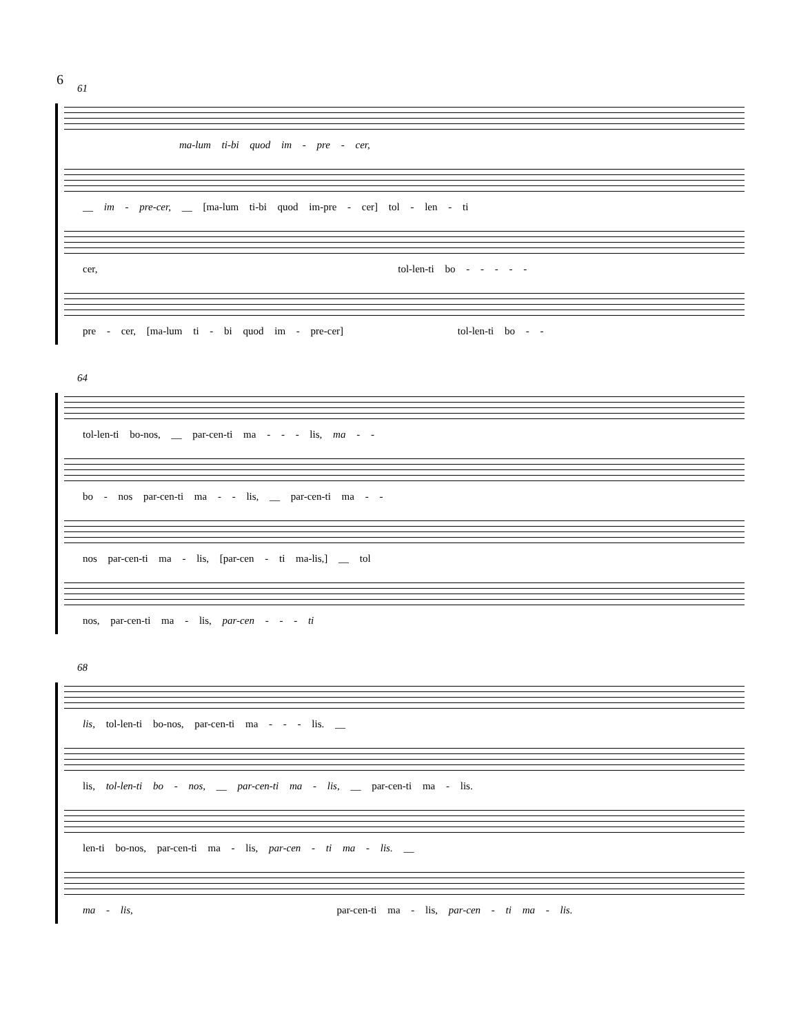6
61
ma-lum ti-bi quod im - pre - cer,
__ im - pre-cer, __ [ma-lum ti-bi quod im-pre - cer] tol - len - ti
cer, tol-len-ti bo - - - - -
pre - cer, [ma-lum ti - bi quod im - pre-cer] tol-len-ti bo - -
64
tol-len-ti bo-nos, __ par-cen-ti ma - - - lis, ma - -
bo - nos par-cen-ti ma - - lis, __ par-cen-ti ma - -
nos par-cen-ti ma - lis, [par-cen - ti ma-lis,] __ tol
nos, par-cen-ti ma - lis, par-cen - - - ti
68
lis, tol-len-ti bo-nos, par-cen-ti ma - - - lis. __
lis, tol-len-ti bo - nos, __ par-cen-ti ma - lis, __ par-cen-ti ma - lis.
len-ti bo-nos, par-cen-ti ma - lis, par-cen - ti ma - lis. __
ma - lis, par-cen-ti ma - lis, par-cen - ti ma - lis.